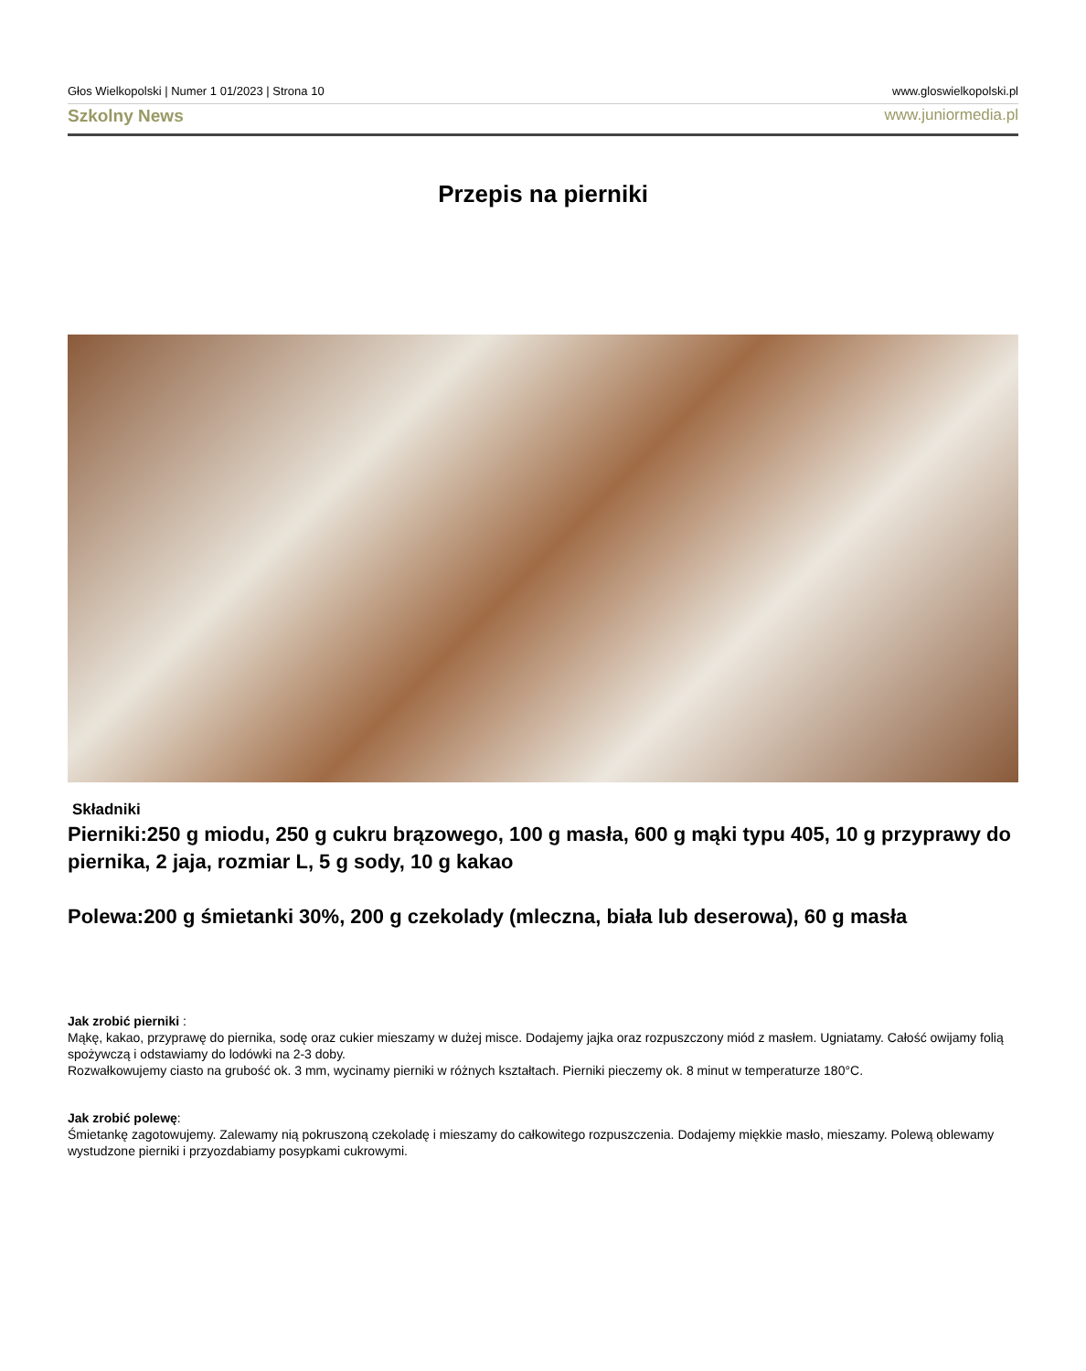Głos Wielkopolski | Numer 1 01/2023 | Strona 10 www.gloswielkopolski.pl
Szkolny News www.juniormedia.pl
Przepis na pierniki
Składniki
Pierniki:250 g miodu, 250 g cukru brązowego, 100 g masła, 600 g mąki typu 405, 10 g przyprawy do piernika, 2 jaja, rozmiar L, 5 g sody, 10 g kakao
Polewa:200 g śmietanki 30%, 200 g czekolady (mleczna, biała lub deserowa), 60 g masła
Jak zrobić pierniki :
Mąkę, kakao, przyprawę do piernika, sodę oraz cukier mieszamy w dużej misce. Dodajemy jajka oraz rozpuszczony miód z masłem. Ugniatamy. Całość owijamy folią spożywczą i odstawiamy do lodówki na 2-3 doby.
Rozwałkowujemy ciasto na grubość ok. 3 mm, wycinamy pierniki w różnych kształtach. Pierniki pieczemy ok. 8 minut w temperaturze 180°C.
Jak zrobić polewę:
Śmietankę zagotowujemy. Zalewamy nią pokruszoną czekoladę i mieszamy do całkowitego rozpuszczenia. Dodajemy miękkie masło, mieszamy. Polewą oblewamy wystudzone pierniki i przyozdabiamy posypkami cukrowymi.